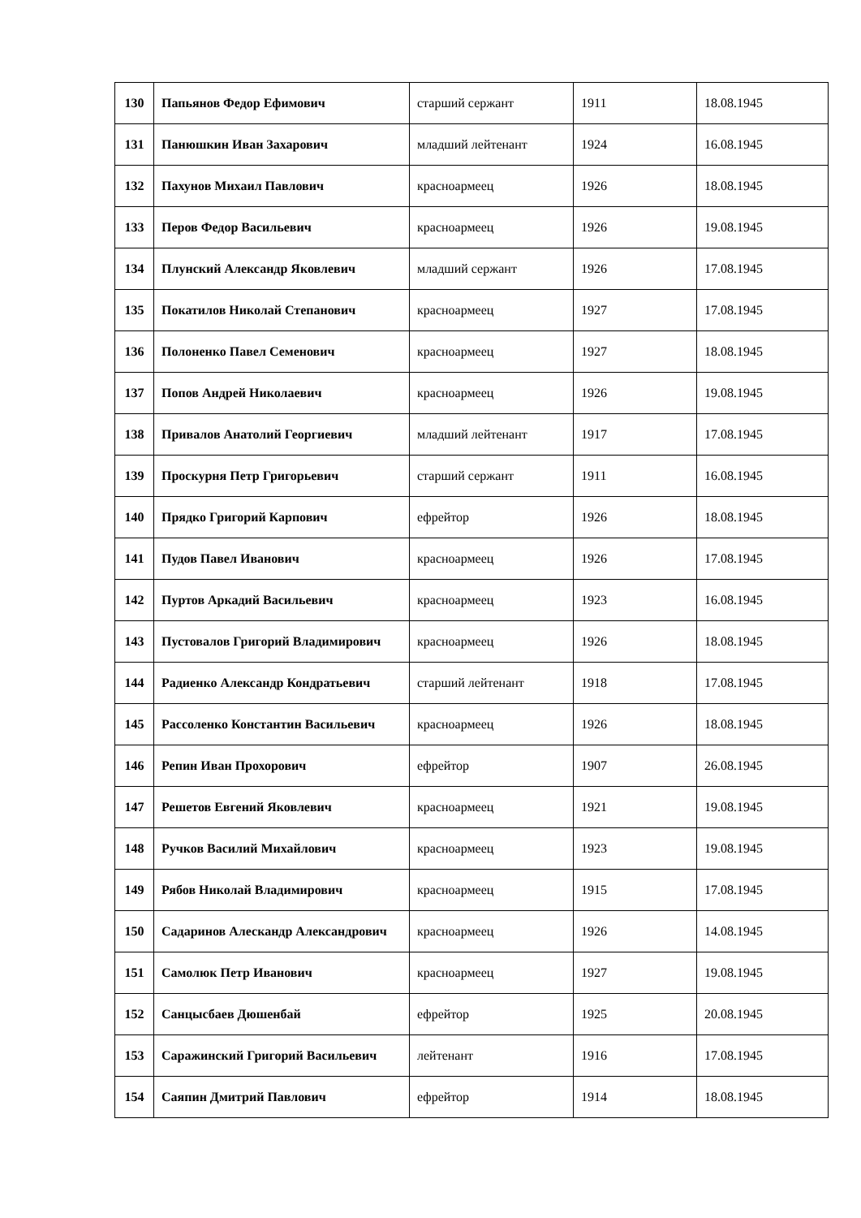| 130 | Папьянов Федор Ефимович | старший сержант | 1911 | 18.08.1945 |
| 131 | Панюшкин Иван Захарович | младший лейтенант | 1924 | 16.08.1945 |
| 132 | Пахунов Михаил Павлович | красноармеец | 1926 | 18.08.1945 |
| 133 | Перов Федор Васильевич | красноармеец | 1926 | 19.08.1945 |
| 134 | Плунский Александр Яковлевич | младший сержант | 1926 | 17.08.1945 |
| 135 | Покатилов Николай Степанович | красноармеец | 1927 | 17.08.1945 |
| 136 | Полоненко Павел Семенович | красноармеец | 1927 | 18.08.1945 |
| 137 | Попов Андрей Николаевич | красноармеец | 1926 | 19.08.1945 |
| 138 | Привалов Анатолий Георгиевич | младший лейтенант | 1917 | 17.08.1945 |
| 139 | Проскурня Петр Григорьевич | старший сержант | 1911 | 16.08.1945 |
| 140 | Прядко Григорий Карпович | ефрейтор | 1926 | 18.08.1945 |
| 141 | Пудов Павел Иванович | красноармеец | 1926 | 17.08.1945 |
| 142 | Пуртов Аркадий Васильевич | красноармеец | 1923 | 16.08.1945 |
| 143 | Пустовалов Григорий Владимирович | красноармеец | 1926 | 18.08.1945 |
| 144 | Радиенко Александр Кондратьевич | старший лейтенант | 1918 | 17.08.1945 |
| 145 | Рассоленко Константин Васильевич | красноармеец | 1926 | 18.08.1945 |
| 146 | Репин Иван Прохорович | ефрейтор | 1907 | 26.08.1945 |
| 147 | Решетов Евгений Яковлевич | красноармеец | 1921 | 19.08.1945 |
| 148 | Ручков Василий Михайлович | красноармеец | 1923 | 19.08.1945 |
| 149 | Рябов Николай Владимирович | красноармеец | 1915 | 17.08.1945 |
| 150 | Садаринов Алескандр Александрович | красноармеец | 1926 | 14.08.1945 |
| 151 | Самолюк Петр Иванович | красноармеец | 1927 | 19.08.1945 |
| 152 | Санцысбаев Дюшенбай | ефрейтор | 1925 | 20.08.1945 |
| 153 | Саражинский Григорий Васильевич | лейтенант | 1916 | 17.08.1945 |
| 154 | Саяпин Дмитрий Павлович | ефрейтор | 1914 | 18.08.1945 |